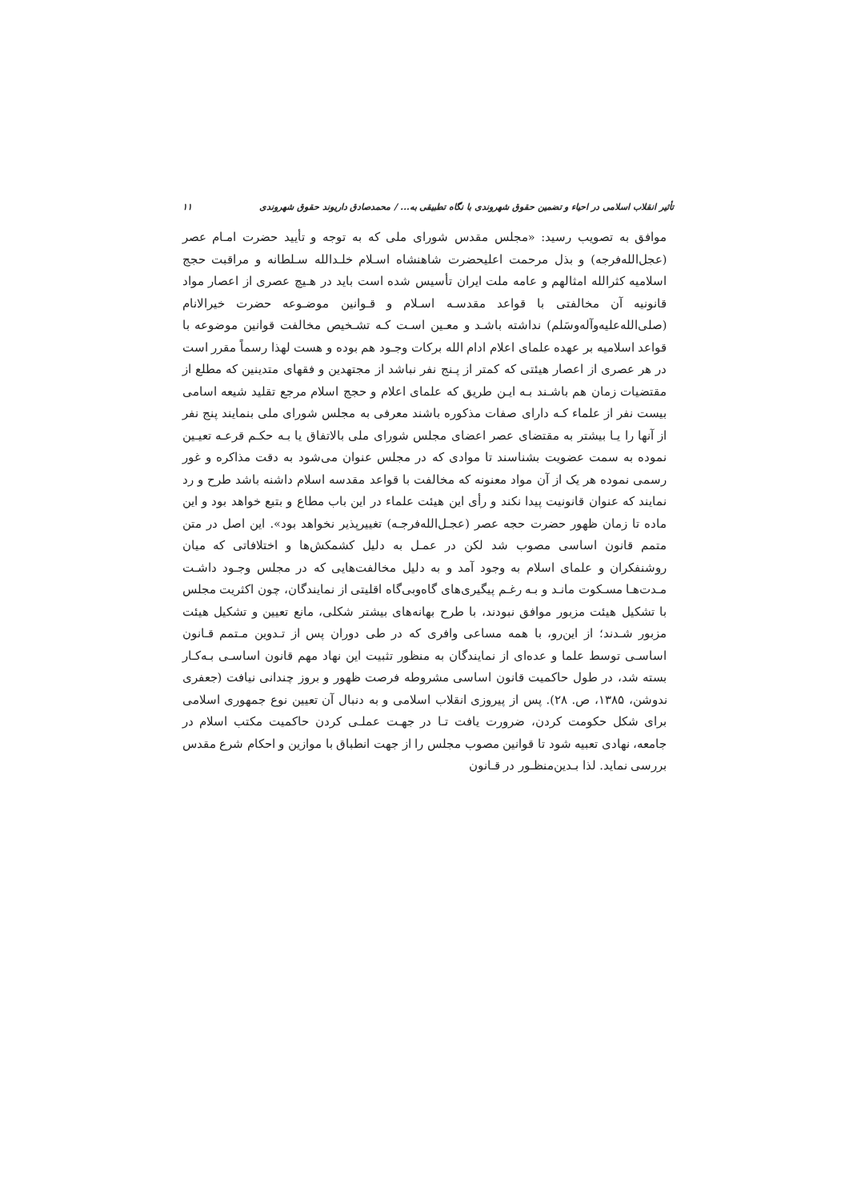تأثیر انقلاب اسلامی در احیاء و تضمین حقوق شهروندی با نگاه تطبیقی به... / محمدصادق داریوند حقوق شهروندی ۱۱
موافق به تصویب رسید: «مجلس مقدس شورای ملی که به توجه و تأیید حضرت امـام عصر (عجل‌الله‌فرجه) و بذل مرحمت اعلیحضرت شاهنشاه اسـلام خلـدالله سـلطانه و مراقبت حجج اسلامیه کثرالله امثالهم و عامه ملت ایران تأسیس شده است باید در هـیچ عصری از اعصار مواد قانونیه آن مخالفتی با قواعد مقدسـه اسـلام و قـوانین موضـوعه حضرت خیرالانام (صلی‌الله‌علیه‌وآله‌وسَلم) نداشته باشـد و معـین اسـت کـه تشـخیص مخالفت قوانین موضوعه با قواعد اسلامیه بر عهده علمای اعلام ادام الله برکات وجـود هم بوده و هست لهذا رسماً مقرر است در هر عصری از اعصار هیئتی که کمتر از پـنج نفر نباشد از مجتهدین و فقهای متدینین که مطلع از مقتضیات زمان هم باشـند بـه ایـن طریق که علمای اعلام و حجج اسلام مرجع تقلید شیعه اسامی بیست نفر از علماء کـه دارای صفات مذکوره باشند معرفی به مجلس شورای ملی بنمایند پنج نفر از آنها را یـا بیشتر به مقتضای عصر اعضای مجلس شورای ملی بالاتفاق یا بـه حکـم قرعـه تعیـین نموده به سمت عضویت بشناسند تا موادی که در مجلس عنوان می‌شود به دقت مذاکره و غور رسمی نموده هر یک از آن مواد معنونه که مخالفت با قواعد مقدسه اسلام داشنه باشد طرح و رد نمایند که عنوان قانونیت پیدا نکند و رأی این هیئت علماء در این باب مطاع و بتبع خواهد بود و این ماده تا زمان ظهور حضرت حجه عصر (عجـل‌الله‌فرجـه) تغییرپذیر نخواهد بود». این اصل در متن متمم قانون اساسی مصوب شد لکن در عمـل به دلیل کشمکش‌ها و اختلافاتی که میان روشنفکران و علمای اسلام به وجود آمد و به دلیل مخالفت‌هایی که در مجلس وجـود داشـت مـدت‌هـا مسـکوت مانـد و بـه رغـم پیگیری‌های گاه‌وبی‌گاه اقلیتی از نمایندگان، چون اکثریت مجلس با تشکیل هیئت مزبور موافق نبودند، با طرح بهانه‌های بیشتر شکلی، مانع تعیین و تشکیل هیئت مزبور شـدند؛ از این‌رو، با همه مساعی وافری که در طی دوران پس از تـدوین مـتمم قـانون اساسـی توسط علما و عده‌ای از نمایندگان به منظور تثبیت این نهاد مهم قانون اساسـی بـه‌کـار بسته شد، در طول حاکمیت قانون اساسی مشروطه فرصت ظهور و بروز چندانی نیافت (جعفری ندوشن، ۱۳۸۵، ص. ۲۸). پس از پیروزی انقلاب اسلامی و به دنبال آن تعیین نوع جمهوری اسلامی برای شکل حکومت کردن، ضرورت یافت تـا در جهـت عملـی کردن حاکمیت مکتب اسلام در جامعه، نهادی تعبیه شود تا قوانین مصوب مجلس را از جهت انطباق با موازین و احکام شرع مقدس بررسی نماید. لذا بـدین‌منظـور در قـانون